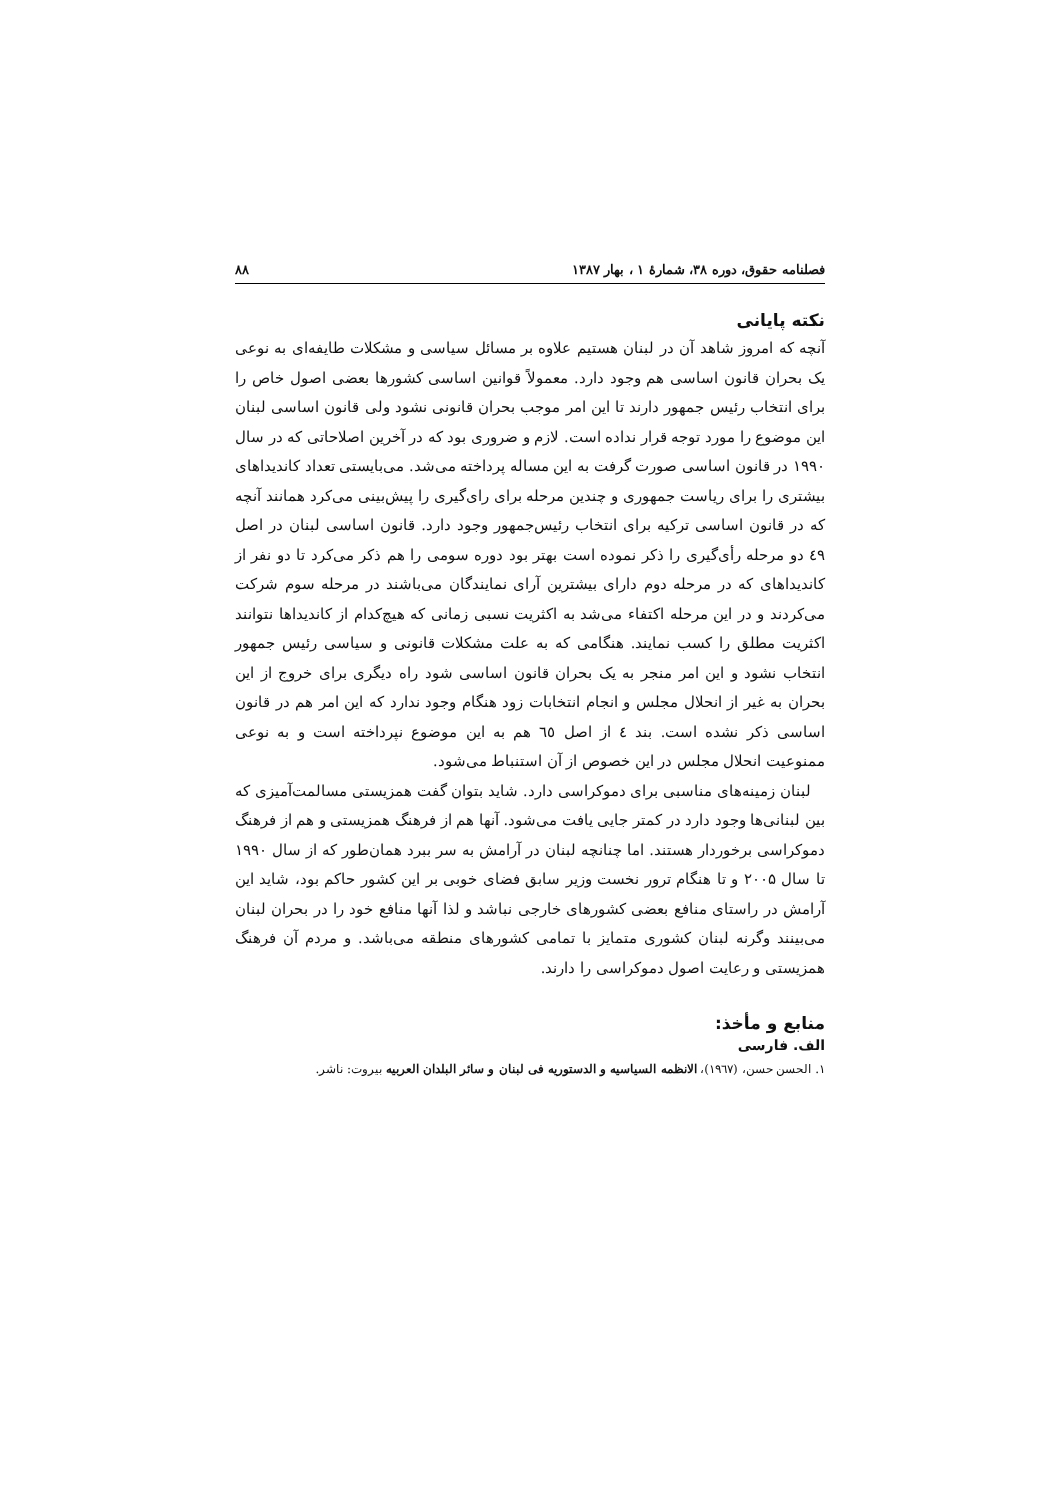فصلنامه حقوق، دوره ۳۸، شمارهٔ ۱ ، بهار ۱۳۸۷ ۸۸
نکته پایانی
آنچه که امروز شاهد آن در لبنان هستیم علاوه بر مسائل سیاسی و مشکلات طایفه‌ای به نوعی یک بحران قانون اساسی هم وجود دارد. معمولاً قوانین اساسی کشورها بعضی اصول خاص را برای انتخاب رئیس جمهور دارند تا این امر موجب بحران قانونی نشود ولی قانون اساسی لبنان این موضوع را مورد توجه قرار نداده است. لازم و ضروری بود که در آخرین اصلاحاتی که در سال ۱۹۹۰ در قانون اساسی صورت گرفت به این مساله پرداخته می‌شد. می‌بایستی تعداد کاندیداهای بیشتری را برای ریاست جمهوری و چندین مرحله برای رای‌گیری را پیش‌بینی می‌کرد همانند آنچه که در قانون اساسی ترکیه برای انتخاب رئیس‌جمهور وجود دارد. قانون اساسی لبنان در اصل ٤٩ دو مرحله رأی‌گیری را ذکر نموده است بهتر بود دوره سومی را هم ذکر می‌کرد تا دو نفر از کاندیداهای که در مرحله دوم دارای بیشترین آرای نمایندگان می‌باشند در مرحله سوم شرکت می‌کردند و در این مرحله اکتفاء می‌شد به اکثریت نسبی زمانی که هیچ‌کدام از کاندیداها نتوانند اکثریت مطلق را کسب نمایند. هنگامی که به علت مشکلات قانونی و سیاسی رئیس جمهور انتخاب نشود و این امر منجر به یک بحران قانون اساسی شود راه دیگری برای خروج از این بحران به غیر از انحلال مجلس و انجام انتخابات زود هنگام وجود ندارد که این امر هم در قانون اساسی ذکر نشده است. بند ٤ از اصل ٦٥ هم به این موضوع نپرداخته است و به نوعی ممنوعیت انحلال مجلس در این خصوص از آن استنباط می‌شود.
لبنان زمینه‌های مناسبی برای دموکراسی دارد. شاید بتوان گفت همزیستی مسالمت‌آمیزی که بین لبنانی‌ها وجود دارد در کمتر جایی یافت می‌شود. آنها هم از فرهنگ همزیستی و هم از فرهنگ دموکراسی برخوردار هستند. اما چنانچه لبنان در آرامش به سر ببرد همان‌طور که از سال ۱۹۹۰ تا سال ۲۰۰۵ و تا هنگام ترور نخست وزیر سابق فضای خوبی بر این کشور حاکم بود، شاید این آرامش در راستای منافع بعضی کشورهای خارجی نباشد و لذا آنها منافع خود را در بحران لبنان می‌بینند وگرنه لبنان کشوری متمایز با تمامی کشورهای منطقه می‌باشد. و مردم آن فرهنگ همزیستی و رعایت اصول دموکراسی را دارند.
منابع و مأخذ:
الف. فارسی
۱. الحسن حسن، (١٩٦٧)، الانظمه السیاسیه و الدستوریه فی لبنان و سائر البلدان العربیه بیروت: ناشر.